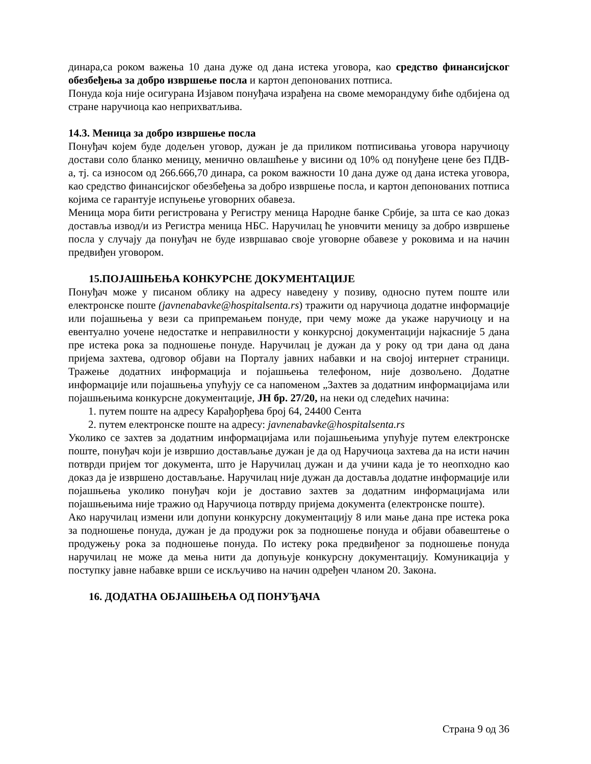динара,са роком важења 10 дана дуже од дана истека уговора, као средство финансијског обезбеђења за добро извршење посла и картон депонованих потписа.
Понуда која није осигурана Изјавом понуђача израђена на своме меморандуму биће одбијена од стране наручиоца као неприхватљива.
14.3. Меница за добро извршење посла
Понуђач којем буде додељен уговор, дужан је да приликом потписивања уговора наручиоцу достави соло бланко меницу, менично овлашћење у висини од 10% од понуђене цене без ПДВ-а, тј. са износом од 266.666,70 динара, са роком важности 10 дана дуже од дана истека уговора, као средство финансијског обезбеђења за добро извршење посла, и картон депонованих потписа којима се гарантује испуњење уговорних обавеза.
Меница мора бити регистрована у Регистру меница Народне банке Србије, за шта се као доказ доставља извод/и из Регистра меница НБС. Наручилац ће уновчити меницу за добро извршење посла у случају да понуђач не буде извршавао своје уговорне обавезе у роковима и на начин предвиђен уговором.
15.ПОЈАШЊЕЊА КОНКУРСНЕ ДОКУМЕНТАЦИЈЕ
Понуђач може у писаном облику на адресу наведену у позиву, односно путем поште или електронске поште (javnenabavke@hospitalsenta.rs) тражити од наручиоца додатне информације или појашњења у вези са припремањем понуде, при чему може да укаже наручиоцу и на евентуално уочене недостатке и неправилности у конкурсној документацији најкасније 5 дана пре истека рока за подношење понуде. Наручилац је дужан да у року од три дана од дана пријема захтева, одговор објави на Порталу јавних набавки и на својој интернет страници. Тражење додатних информација и појашњења телефоном, није дозвољено. Додатне информације или појашњења упућују се са напоменом „Захтев за додатним информацијама или појашњењима конкурсне документације, ЈН бр. 27/20, на неки од следећих начина:
1. путем поште на адресу Карађорђева број 64, 24400 Сента
2. путем електронске поште на адресу: javnenabavke@hospitalsenta.rs
Уколико се захтев за додатним информацијама или појашњењима упућује путем електронске поште, понуђач који је извршио достављање дужан је да од Наручиоца захтева да на исти начин потврди пријем тог документа, што је Наручилац дужан и да учини када је то неопходно као доказ да је извршено достављање. Наручилац није дужан да доставља додатне информације или појашњења уколико понуђач који је доставио захтев за додатним информацијама или појашњењима није тражио од Наручиоца потврду пријема документа (електронске поште).
Ако наручилац измени или допуни конкурсну документацију 8 или мање дана пре истека рока за подношење понуда, дужан је да продужи рок за подношење понуда и објави обавештење о продужењу рока за подношење понуда. По истеку рока предвиђеног за подношење понуда наручилац не може да мења нити да допуњује конкурсну документацију. Комуникација у поступку јавне набавке врши се искључиво на начин одређен чланом 20. Закона.
16. ДОДАТНА ОБЈАШЊЕЊА ОД ПОНУЂАЧА
Страна 9 од 36